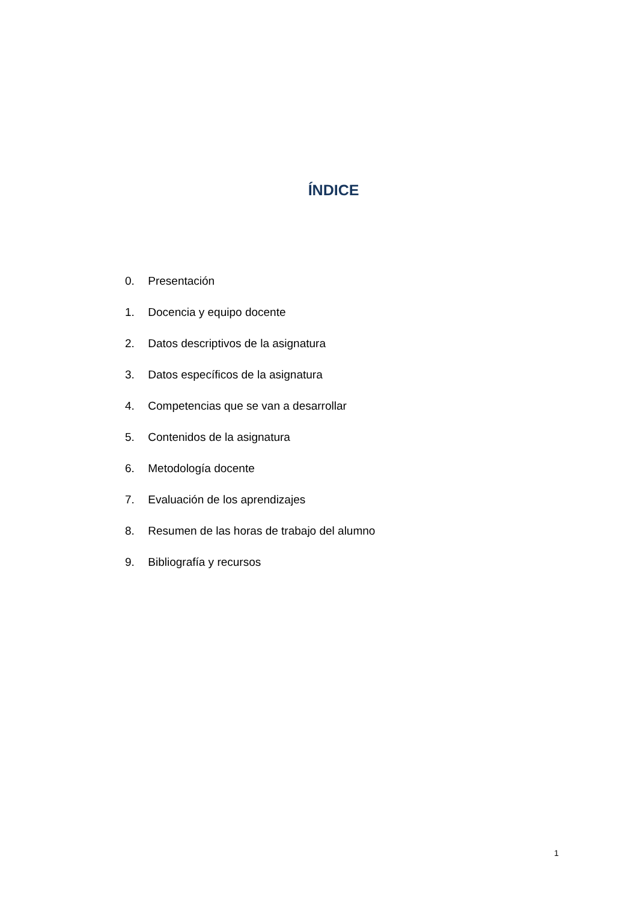ÍNDICE
0. Presentación
1. Docencia y equipo docente
2. Datos descriptivos de la asignatura
3. Datos específicos de la asignatura
4. Competencias que se van a desarrollar
5. Contenidos de la asignatura
6. Metodología docente
7. Evaluación de los aprendizajes
8. Resumen de las horas de trabajo del alumno
9. Bibliografía y recursos
1